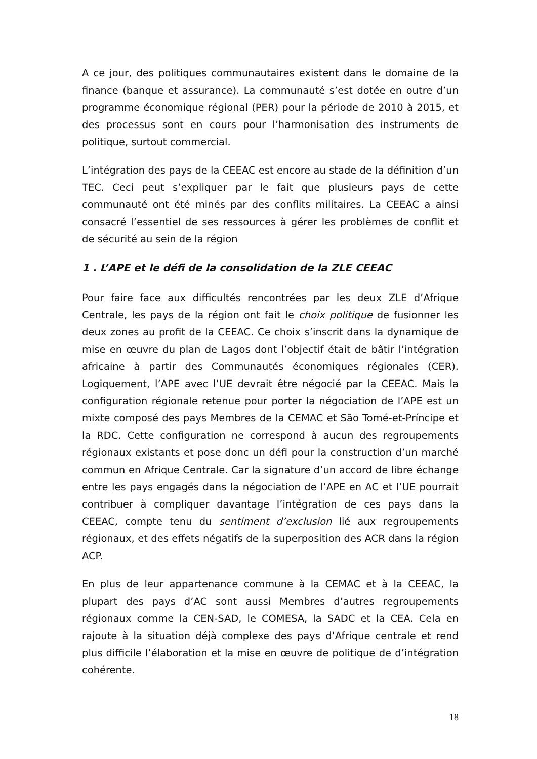A ce jour, des politiques communautaires existent dans le domaine de la finance (banque et assurance). La communauté s’est dotée en outre d’un programme économique régional (PER) pour la période de 2010 à 2015, et des processus sont en cours pour l’harmonisation des instruments de politique, surtout commercial.
L’intégration des pays de la CEEAC est encore au stade de la définition d’un TEC. Ceci peut s’expliquer par le fait que plusieurs pays de cette communauté ont été minés par des conflits militaires. La CEEAC a ainsi consacré l’essentiel de ses ressources à gérer les problèmes de conflit et de sécurité au sein de la région
1 . L’APE et le défi de la consolidation de la ZLE CEEAC
Pour faire face aux difficultés rencontrées par les deux ZLE d’Afrique Centrale, les pays de la région ont fait le choix politique de fusionner les deux zones au profit de la CEEAC. Ce choix s’inscrit dans la dynamique de mise en œuvre du plan de Lagos dont l’objectif était de bâtir l’intégration africaine à partir des Communautés économiques régionales (CER). Logiquement, l’APE avec l’UE devrait être négocié par la CEEAC. Mais la configuration régionale retenue pour porter la négociation de l’APE est un mixte composé des pays Membres de la CEMAC et São Tomé-et-Príncipe et la RDC. Cette configuration ne correspond à aucun des regroupements régionaux existants et pose donc un défi pour la construction d’un marché commun en Afrique Centrale. Car la signature d’un accord de libre échange entre les pays engagés dans la négociation de l’APE en AC et l’UE pourrait contribuer à compliquer davantage l’intégration de ces pays dans la CEEAC, compte tenu du sentiment d’exclusion lié aux regroupements régionaux, et des effets négatifs de la superposition des ACR dans la région ACP.
En plus de leur appartenance commune à la CEMAC et à la CEEAC, la plupart des pays d’AC sont aussi Membres d’autres regroupements régionaux comme la CEN-SAD, le COMESA, la SADC et la CEA. Cela en rajoute à la situation déjà complexe des pays d’Afrique centrale et rend plus difficile l’élaboration et la mise en œuvre de politique de d’intégration cohérente.
18